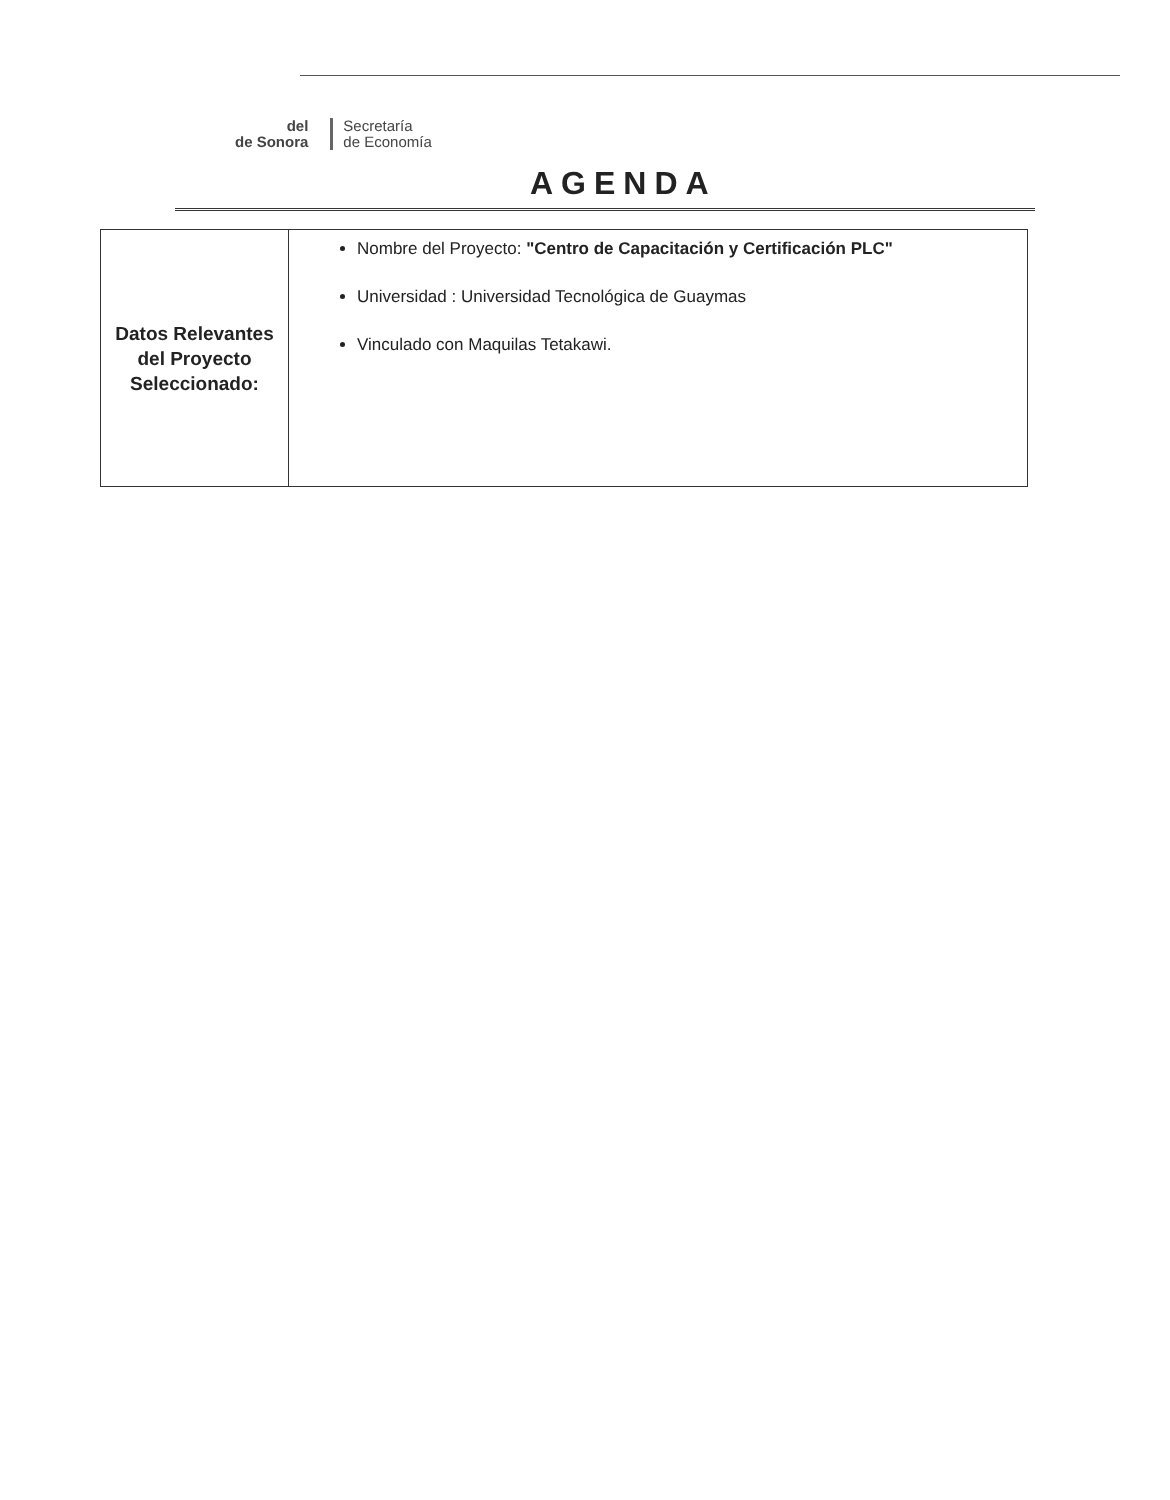del
de Sonora
Secretaría
de Economía
AGENDA
| Datos Relevantes del Proyecto Seleccionado: | Nombre del Proyecto: "Centro de Capacitación y Certificación PLC" Universidad : Universidad Tecnológica de Guaymas Vinculado con Maquilas Tetakawi. |